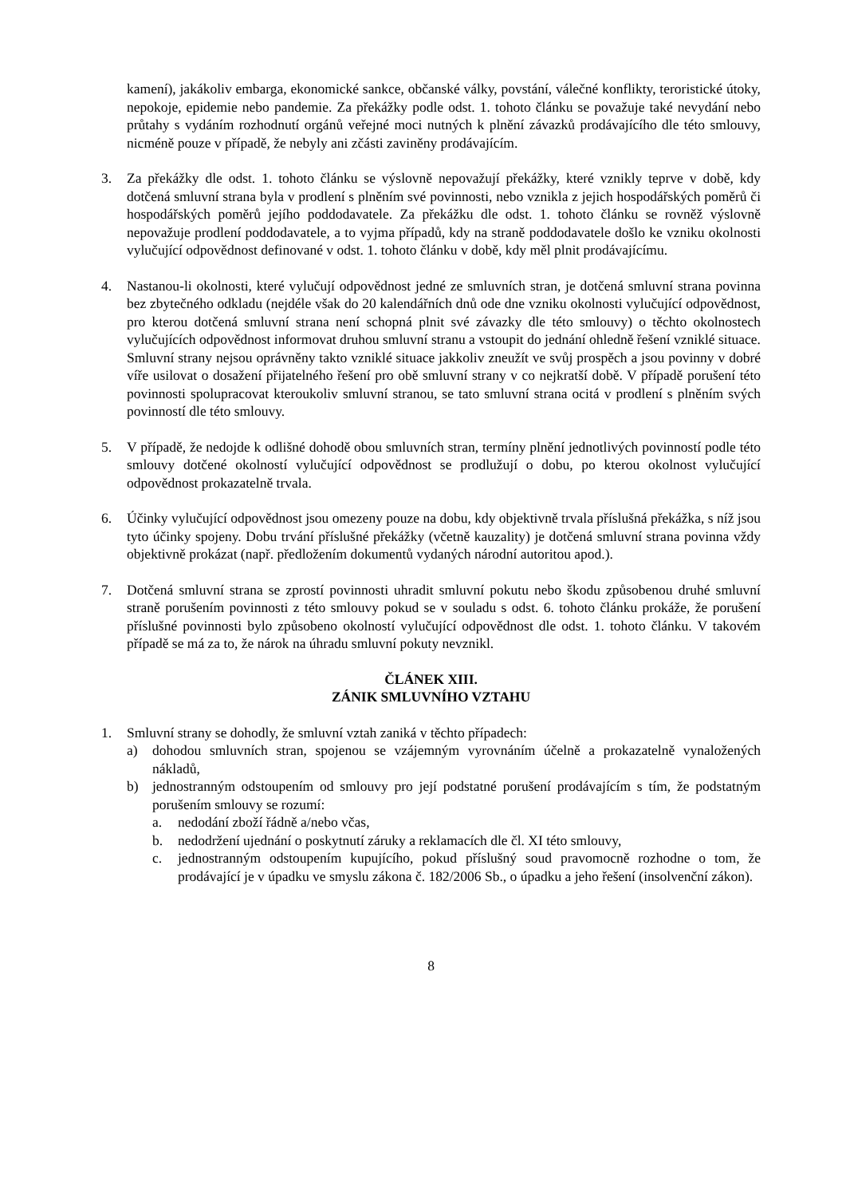kamení), jakákoliv embarga, ekonomické sankce, občanské války, povstání, válečné konflikty, teroristické útoky, nepokoje, epidemie nebo pandemie. Za překážky podle odst. 1. tohoto článku se považuje také nevydání nebo průtahy s vydáním rozhodnutí orgánů veřejné moci nutných k plnění závazků prodávajícího dle této smlouvy, nicméně pouze v případě, že nebyly ani zčásti zaviněny prodávajícím.
3. Za překážky dle odst. 1. tohoto článku se výslovně nepovažují překážky, které vznikly teprve v době, kdy dotčená smluvní strana byla v prodlení s plněním své povinnosti, nebo vznikla z jejich hospodářských poměrů či hospodářských poměrů jejího poddodavatele. Za překážku dle odst. 1. tohoto článku se rovněž výslovně nepovažuje prodlení poddodavatele, a to vyjma případů, kdy na straně poddodavatele došlo ke vzniku okolnosti vylučující odpovědnost definované v odst. 1. tohoto článku v době, kdy měl plnit prodávajícímu.
4. Nastanou-li okolnosti, které vylučují odpovědnost jedné ze smluvních stran, je dotčená smluvní strana povinna bez zbytečného odkladu (nejdéle však do 20 kalendářních dnů ode dne vzniku okolnosti vylučující odpovědnost, pro kterou dotčená smluvní strana není schopná plnit své závazky dle této smlouvy) o těchto okolnostech vylučujících odpovědnost informovat druhou smluvní stranu a vstoupit do jednání ohledně řešení vzniklé situace. Smluvní strany nejsou oprávněny takto vzniklé situace jakkoliv zneužít ve svůj prospěch a jsou povinny v dobré víře usilovat o dosažení přijatelného řešení pro obě smluvní strany v co nejkratší době. V případě porušení této povinnosti spolupracovat kteroukoliv smluvní stranou, se tato smluvní strana ocitá v prodlení s plněním svých povinností dle této smlouvy.
5. V případě, že nedojde k odlišné dohodě obou smluvních stran, termíny plnění jednotlivých povinností podle této smlouvy dotčené okolností vylučující odpovědnost se prodlužují o dobu, po kterou okolnost vylučující odpovědnost prokazatelně trvala.
6. Účinky vylučující odpovědnost jsou omezeny pouze na dobu, kdy objektivně trvala příslušná překážka, s níž jsou tyto účinky spojeny. Dobu trvání příslušné překážky (včetně kauzality) je dotčená smluvní strana povinna vždy objektivně prokázat (např. předložením dokumentů vydaných národní autoritou apod.).
7. Dotčená smluvní strana se zprostí povinnosti uhradit smluvní pokutu nebo škodu způsobenou druhé smluvní straně porušením povinnosti z této smlouvy pokud se v souladu s odst. 6. tohoto článku prokáže, že porušení příslušné povinnosti bylo způsobeno okolností vylučující odpovědnost dle odst. 1. tohoto článku. V takovém případě se má za to, že nárok na úhradu smluvní pokuty nevznikl.
ČLÁNEK XIII.
ZÁNIK SMLUVNÍHO VZTAHU
1. Smluvní strany se dohodly, že smluvní vztah zaniká v těchto případech:
a) dohodou smluvních stran, spojenou se vzájemným vyrovnáním účelně a prokazatelně vynaložených nákladů,
b) jednostranným odstoupením od smlouvy pro její podstatné porušení prodávajícím s tím, že podstatným porušením smlouvy se rozumí:
a. nedodání zboží řádně a/nebo včas,
b. nedodržení ujednání o poskytnutí záruky a reklamacích dle čl. XI této smlouvy,
c. jednostranným odstoupením kupujícího, pokud příslušný soud pravomocně rozhodne o tom, že prodávající je v úpadku ve smyslu zákona č. 182/2006 Sb., o úpadku a jeho řešení (insolvenční zákon).
8